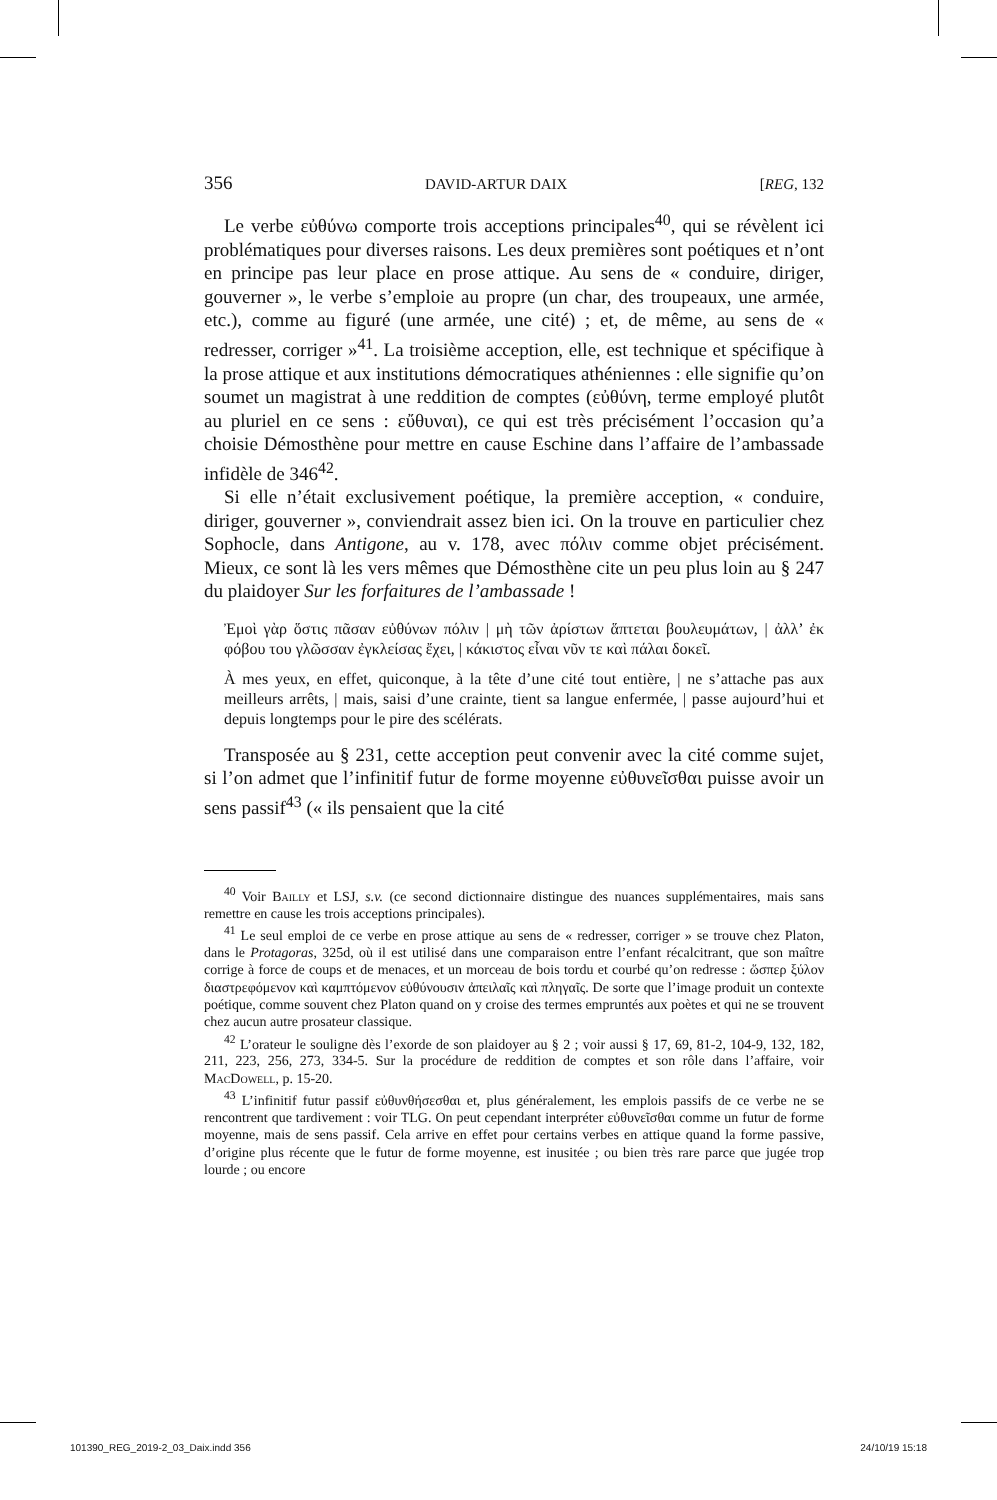356 DAVID-ARTUR DAIX [REG, 132
Le verbe εὐθύνω comporte trois acceptions principales<sup>40</sup>, qui se révèlent ici problématiques pour diverses raisons. Les deux premières sont poétiques et n’ont en principe pas leur place en prose attique. Au sens de « conduire, diriger, gouverner », le verbe s’emploie au propre (un char, des troupeaux, une armée, etc.), comme au figuré (une armée, une cité) ; et, de même, au sens de « redresser, corriger »<sup>41</sup>. La troisième acception, elle, est technique et spécifique à la prose attique et aux institutions démocratiques athéniennes : elle signifie qu’on soumet un magistrat à une reddition de comptes (εὐθύνη, terme employé plutôt au pluriel en ce sens : εὔθυναι), ce qui est très précisément l’occasion qu’a choisie Démosthène pour mettre en cause Eschine dans l’affaire de l’ambassade infidèle de 346<sup>42</sup>.
Si elle n’était exclusivement poétique, la première acception, « conduire, diriger, gouverner », conviendrait assez bien ici. On la trouve en particulier chez Sophocle, dans Antigone, au v. 178, avec πόλιν comme objet précisément. Mieux, ce sont là les vers mêmes que Démosthène cite un peu plus loin au § 247 du plaidoyer Sur les forfaitures de l’ambassade !
Ἐμοὶ γὰρ ὅστις πᾶσαν εὐθύνων πόλιν | μὴ τῶν ἀρίστων ἅπτεται βουλευμάτων, | ἀλλ’ ἐκ φόβου του γλῶσσαν ἐγκλείσας ἔχει, | κάκιστος εἶναι νῦν τε καὶ πάλαι δοκεῖ.
À mes yeux, en effet, quiconque, à la tête d’une cité tout entière, | ne s’attache pas aux meilleurs arrêts, | mais, saisi d’une crainte, tient sa langue enfermée, | passe aujourd’hui et depuis longtemps pour le pire des scélérats.
Transposée au § 231, cette acception peut convenir avec la cité comme sujet, si l’on admet que l’infinitif futur de forme moyenne εὐθυνεῖσθαι puisse avoir un sens passif<sup>43</sup> (« ils pensaient que la cité
<sup>40</sup> Voir Bailly et LSJ, s.v. (ce second dictionnaire distingue des nuances supplémentaires, mais sans remettre en cause les trois acceptions principales).
<sup>41</sup> Le seul emploi de ce verbe en prose attique au sens de « redresser, corriger » se trouve chez Platon, dans le Protagoras, 325d, où il est utilisé dans une comparaison entre l’enfant récalcitrant, que son maître corrige à force de coups et de menaces, et un morceau de bois tordu et courbé qu’on redresse : ὥσπερ ξύλον διαστρεφόμενον καὶ καμπτόμενον εὐθύνουσιν ἀπειλαῖς καὶ πληγαῖς. De sorte que l’image produit un contexte poétique, comme souvent chez Platon quand on y croise des termes empruntés aux poètes et qui ne se trouvent chez aucun autre prosateur classique.
<sup>42</sup> L’orateur le souligne dès l’exorde de son plaidoyer au § 2 ; voir aussi § 17, 69, 81-2, 104-9, 132, 182, 211, 223, 256, 273, 334-5. Sur la procédure de reddition de comptes et son rôle dans l’affaire, voir MacDowell, p. 15-20.
<sup>43</sup> L’infinitif futur passif εὐθυνθήσεσθαι et, plus généralement, les emplois passifs de ce verbe ne se rencontrent que tardivement : voir TLG. On peut cependant interpréter εὐθυνεῖσθαι comme un futur de forme moyenne, mais de sens passif. Cela arrive en effet pour certains verbes en attique quand la forme passive, d’origine plus récente que le futur de forme moyenne, est inusitée ; ou bien très rare parce que jugée trop lourde ; ou encore
101390_REG_2019-2_03_Daix.indd 356 24/10/19 15:18